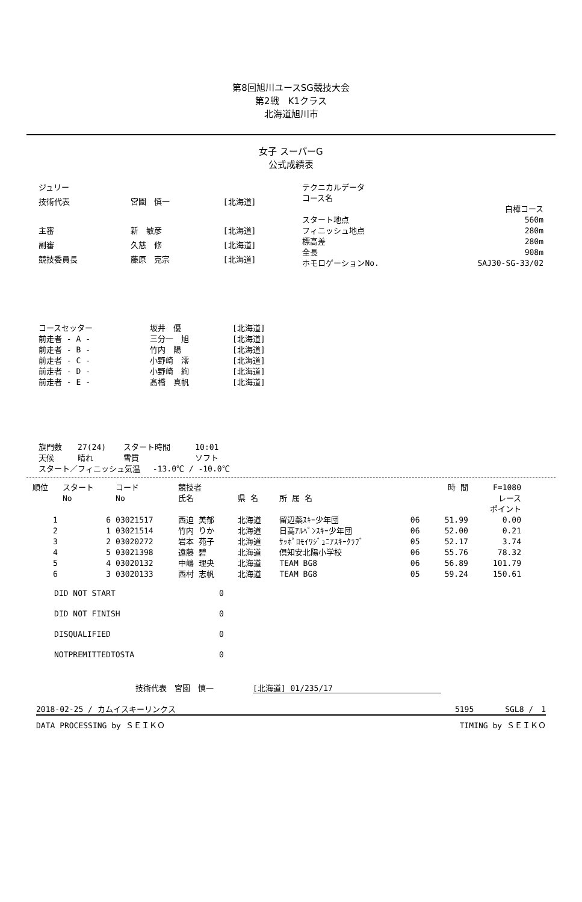第8回旭川ユースSG競技大会
第2戦　K1クラス
北海道旭川市
女子 スーパーG
公式成績表
| ジュリー | | |
| 技術代表 | 宮園 慎一 | [北海道] |
| 主審 | 新 敏彦 | [北海道] |
| 副審 | 久慈 修 | [北海道] |
| 競技委員長 | 藤原 克宗 | [北海道] |
| テクニカルデータ | |
| コース名 | |
| | 白樺コース |
| スタート地点 | 560m |
| フィニッシュ地点 | 280m |
| 標高差 | 280m |
| 全長 | 908m |
| ホモロゲーションNo. | SAJ30-SG-33/02 |
| コースセッター | 坂井 優 | [北海道] |
| 前走者 - A - | 三分一 旭 | [北海道] |
| 前走者 - B - | 竹内 陽 | [北海道] |
| 前走者 - C - | 小野崎 澪 | [北海道] |
| 前走者 - D - | 小野崎 絢 | [北海道] |
| 前走者 - E - | 髙橋 真帆 | [北海道] |
| 旗門数 | 27(24) | スタート時間 | 10:01 |
| 天候 | 晴れ | 雪質 | ソフト |
| スタート／フィニッシュ気温 -13.0℃ / -10.0℃ | | | |
| 順位 | スタート No | コード No | 競技者 氏名 | 県 名 | 所 属 名 | | 時 間 | F=1080 レース ポイント |
| --- | --- | --- | --- | --- | --- | --- | --- | --- |
| 1 | 6 | 03021517 | 西迫 美郁 | 北海道 | 留辺蘂ｽｷｰ少年団 | 06 | 51.99 | 0.00 |
| 2 | 1 | 03021514 | 竹内 りか | 北海道 | 日高ｱﾙﾍﾟﾝｽｷｰ少年団 | 06 | 52.00 | 0.21 |
| 3 | 2 | 03020272 | 岩本 苑子 | 北海道 | ｻｯﾎﾟﾛﾓｲﾜｼﾞｭﾆｱｽｷｰｸﾗﾌﾞ | 05 | 52.17 | 3.74 |
| 4 | 5 | 03021398 | 遠藤 碧 | 北海道 | 倶知安北陽小学校 | 06 | 55.76 | 78.32 |
| 5 | 4 | 03020132 | 中嶋 理央 | 北海道 | TEAM BG8 | 06 | 56.89 | 101.79 |
| 6 | 3 | 03020133 | 西村 志帆 | 北海道 | TEAM BG8 | 05 | 59.24 | 150.61 |
| DID NOT START | 0 |
| DID NOT FINISH | 0 |
| DISQUALIFIED | 0 |
| NOTPREMITTEDTOSTA | 0 |
技術代表　宮園　慎一　　　　　[北海道] 01/235/17
2018-02-25 / カムイスキーリンクス 5195　　　　SGL8 /　1
DATA PROCESSING by ＳＥＩＫＯ TIMING by ＳＥＩＫＯ